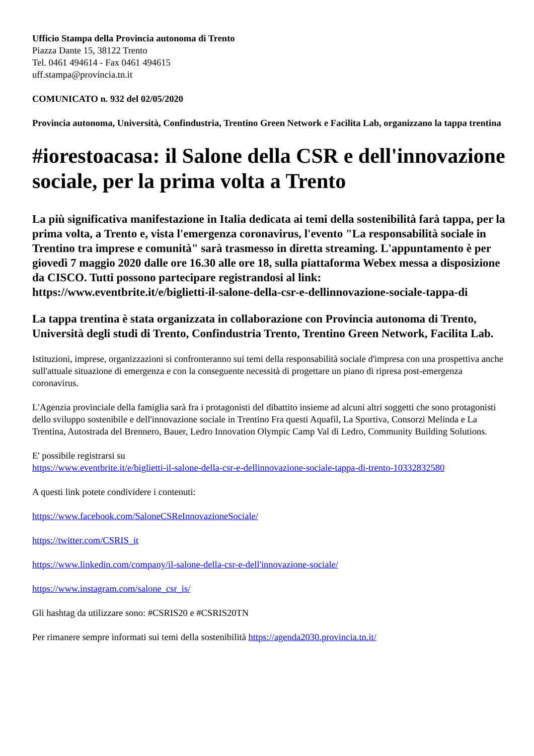Ufficio Stampa della Provincia autonoma di Trento
Piazza Dante 15, 38122 Trento
Tel. 0461 494614 - Fax 0461 494615
uff.stampa@provincia.tn.it
COMUNICATO n. 932 del 02/05/2020
Provincia autonoma, Università, Confindustria, Trentino Green Network e Facilita Lab, organizzano la tappa trentina
#iorestoacasa: il Salone della CSR e dell'innovazione sociale, per la prima volta a Trento
La più significativa manifestazione in Italia dedicata ai temi della sostenibilità farà tappa, per la prima volta, a Trento e, vista l'emergenza coronavirus, l'evento "La responsabilità sociale in Trentino tra imprese e comunità" sarà trasmesso in diretta streaming. L'appuntamento è per giovedì 7 maggio 2020 dalle ore 16.30 alle ore 18, sulla piattaforma Webex messa a disposizione da CISCO. Tutti possono partecipare registrandosi al link:
https://www.eventbrite.it/e/biglietti-il-salone-della-csr-e-dellinnovazione-sociale-tappa-di
La tappa trentina è stata organizzata in collaborazione con Provincia autonoma di Trento, Università degli studi di Trento, Confindustria Trento, Trentino Green Network, Facilita Lab.
Istituzioni, imprese, organizzazioni si confronteranno sui temi della responsabilità sociale d'impresa con una prospettiva anche sull'attuale situazione di emergenza e con la conseguente necessità di progettare un piano di ripresa post-emergenza coronavirus.
L'Agenzia provinciale della famiglia sarà fra i protagonisti del dibattito insieme ad alcuni altri soggetti che sono protagonisti dello sviluppo sostenibile e dell'innovazione sociale in Trentino Fra questi Aquafil, La Sportiva, Consorzi Melinda e La Trentina, Autostrada del Brennero, Bauer, Ledro Innovation Olympic Camp Val di Ledro, Community Building Solutions.
E' possibile registrarsi su
https://www.eventbrite.it/e/biglietti-il-salone-della-csr-e-dellinnovazione-sociale-tappa-di-trento-10332832580
A questi link potete condividere i contenuti:
https://www.facebook.com/SaloneCSReInnovazioneSociale/
https://twitter.com/CSRIS_it
https://www.linkedin.com/company/il-salone-della-csr-e-dell'innovazione-sociale/
https://www.instagram.com/salone_csr_is/
Gli hashtag da utilizzare sono: #CSRIS20 e #CSRIS20TN
Per rimanere sempre informati sui temi della sostenibilità https://agenda2030.provincia.tn.it/